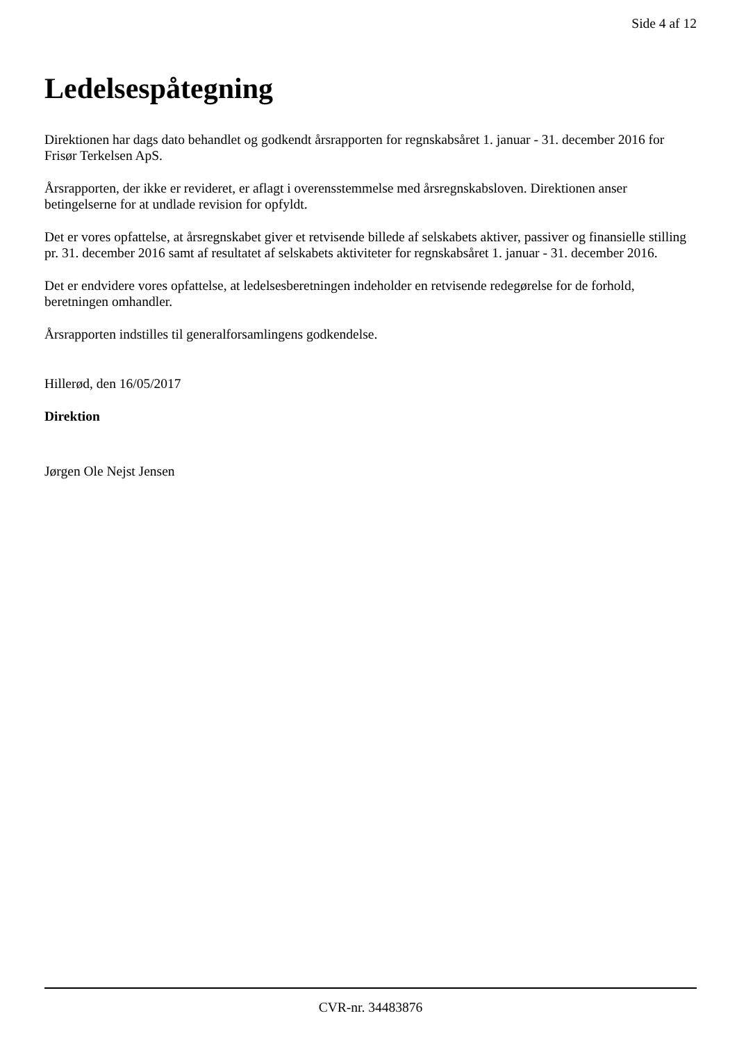Side 4 af 12
Ledelsespåtegning
Direktionen har dags dato behandlet og godkendt årsrapporten for regnskabsåret 1. januar - 31. december 2016 for Frisør Terkelsen ApS.
Årsrapporten, der ikke er revideret, er aflagt i overensstemmelse med årsregnskabsloven. Direktionen anser betingelserne for at undlade revision for opfyldt.
Det er vores opfattelse, at årsregnskabet giver et retvisende billede af selskabets aktiver, passiver og finansielle stilling pr. 31. december 2016 samt af resultatet af selskabets aktiviteter for regnskabsåret 1. januar - 31. december 2016.
Det er endvidere vores opfattelse, at ledelsesberetningen indeholder en retvisende redegørelse for de forhold, beretningen omhandler.
Årsrapporten indstilles til generalforsamlingens godkendelse.
Hillerød, den 16/05/2017
Direktion
Jørgen Ole Nejst Jensen
CVR-nr. 34483876